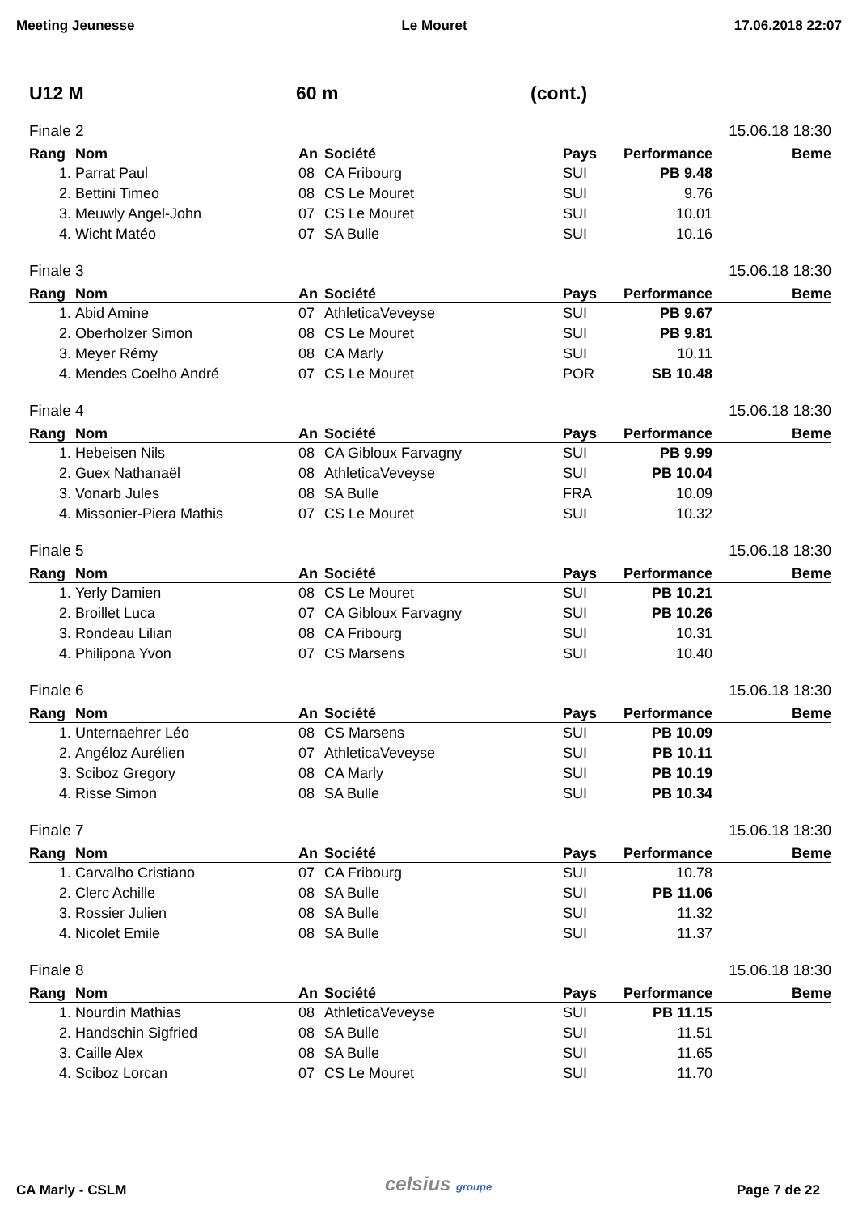Meeting Jeunesse Le Mouret 17.06.2018 22:07
U12 M 60 m (cont.)
Finale 2 15.06.18 18:30
| Rang | Nom | An | Société | Pays | Performance | Beme |
| --- | --- | --- | --- | --- | --- | --- |
| 1. | Parrat Paul | 08 | CA Fribourg | SUI | PB 9.48 | |
| 2. | Bettini Timeo | 08 | CS Le Mouret | SUI | 9.76 | |
| 3. | Meuwly Angel-John | 07 | CS Le Mouret | SUI | 10.01 | |
| 4. | Wicht Matéo | 07 | SA Bulle | SUI | 10.16 | |
Finale 3 15.06.18 18:30
| Rang | Nom | An | Société | Pays | Performance | Beme |
| --- | --- | --- | --- | --- | --- | --- |
| 1. | Abid Amine | 07 | AthleticaVeveyse | SUI | PB 9.67 | |
| 2. | Oberholzer Simon | 08 | CS Le Mouret | SUI | PB 9.81 | |
| 3. | Meyer Rémy | 08 | CA Marly | SUI | 10.11 | |
| 4. | Mendes Coelho André | 07 | CS Le Mouret | POR | SB 10.48 | |
Finale 4 15.06.18 18:30
| Rang | Nom | An | Société | Pays | Performance | Beme |
| --- | --- | --- | --- | --- | --- | --- |
| 1. | Hebeisen Nils | 08 | CA Gibloux Farvagny | SUI | PB 9.99 | |
| 2. | Guex Nathanaël | 08 | AthleticaVeveyse | SUI | PB 10.04 | |
| 3. | Vonarb Jules | 08 | SA Bulle | FRA | 10.09 | |
| 4. | Missonier-Piera Mathis | 07 | CS Le Mouret | SUI | 10.32 | |
Finale 5 15.06.18 18:30
| Rang | Nom | An | Société | Pays | Performance | Beme |
| --- | --- | --- | --- | --- | --- | --- |
| 1. | Yerly Damien | 08 | CS Le Mouret | SUI | PB 10.21 | |
| 2. | Broillet Luca | 07 | CA Gibloux Farvagny | SUI | PB 10.26 | |
| 3. | Rondeau Lilian | 08 | CA Fribourg | SUI | 10.31 | |
| 4. | Philipona Yvon | 07 | CS Marsens | SUI | 10.40 | |
Finale 6 15.06.18 18:30
| Rang | Nom | An | Société | Pays | Performance | Beme |
| --- | --- | --- | --- | --- | --- | --- |
| 1. | Unternaehrer Léo | 08 | CS Marsens | SUI | PB 10.09 | |
| 2. | Angéloz Aurélien | 07 | AthleticaVeveyse | SUI | PB 10.11 | |
| 3. | Sciboz Gregory | 08 | CA Marly | SUI | PB 10.19 | |
| 4. | Risse Simon | 08 | SA Bulle | SUI | PB 10.34 | |
Finale 7 15.06.18 18:30
| Rang | Nom | An | Société | Pays | Performance | Beme |
| --- | --- | --- | --- | --- | --- | --- |
| 1. | Carvalho Cristiano | 07 | CA Fribourg | SUI | 10.78 | |
| 2. | Clerc Achille | 08 | SA Bulle | SUI | PB 11.06 | |
| 3. | Rossier Julien | 08 | SA Bulle | SUI | 11.32 | |
| 4. | Nicolet Emile | 08 | SA Bulle | SUI | 11.37 | |
Finale 8 15.06.18 18:30
| Rang | Nom | An | Société | Pays | Performance | Beme |
| --- | --- | --- | --- | --- | --- | --- |
| 1. | Nourdin Mathias | 08 | AthleticaVeveyse | SUI | PB 11.15 | |
| 2. | Handschin Sigfried | 08 | SA Bulle | SUI | 11.51 | |
| 3. | Caille Alex | 08 | SA Bulle | SUI | 11.65 | |
| 4. | Sciboz Lorcan | 07 | CS Le Mouret | SUI | 11.70 | |
celsius groupe
CA Marly - CSLM Page 7 de 22